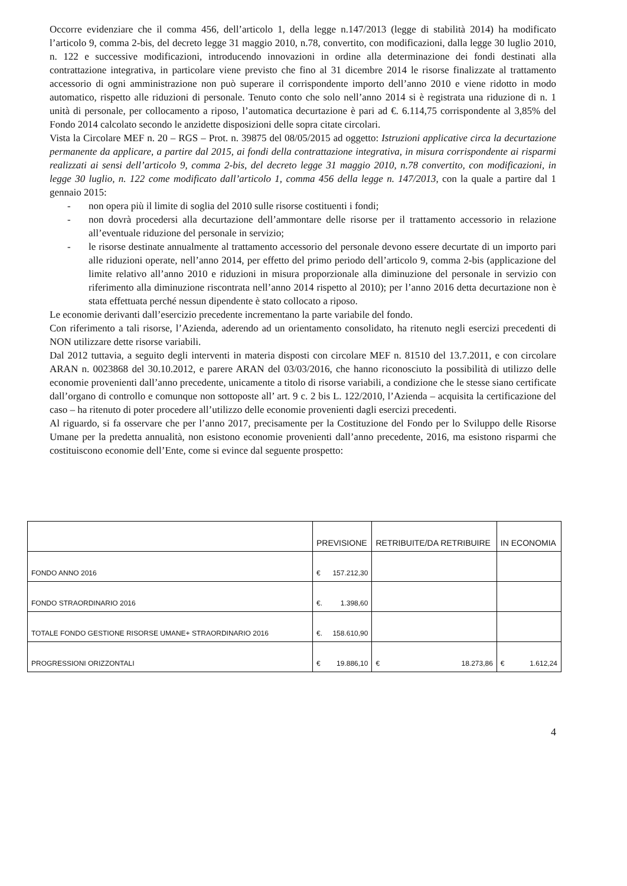Occorre evidenziare che il comma 456, dell’articolo 1, della legge n.147/2013 (legge di stabilità 2014) ha modificato l’articolo 9, comma 2-bis, del decreto legge 31 maggio 2010, n.78, convertito, con modificazioni, dalla legge 30 luglio 2010, n. 122 e successive modificazioni, introducendo innovazioni in ordine alla determinazione dei fondi destinati alla contrattazione integrativa, in particolare viene previsto che fino al 31 dicembre 2014 le risorse finalizzate al trattamento accessorio di ogni amministrazione non può superare il corrispondente importo dell’anno 2010 e viene ridotto in modo automatico, rispetto alle riduzioni di personale. Tenuto conto che solo nell’anno 2014 si è registrata una riduzione di n. 1 unità di personale, per collocamento a riposo, l’automatica decurtazione è pari ad €. 6.114,75 corrispondente al 3,85% del Fondo 2014 calcolato secondo le anzidette disposizioni delle sopra citate circolari.
Vista la Circolare MEF n. 20 – RGS – Prot. n. 39875 del 08/05/2015 ad oggetto: Istruzioni applicative circa la decurtazione permanente da applicare, a partire dal 2015, ai fondi della contrattazione integrativa, in misura corrispondente ai risparmi realizzati ai sensi dell’articolo 9, comma 2-bis, del decreto legge 31 maggio 2010, n.78 convertito, con modificazioni, in legge 30 luglio, n. 122 come modificato dall’articolo 1, comma 456 della legge n. 147/2013, con la quale a partire dal 1 gennaio 2015:
- non opera più il limite di soglia del 2010 sulle risorse costituenti i fondi;
- non dovrà procedersi alla decurtazione dell’ammontare delle risorse per il trattamento accessorio in relazione all’eventuale riduzione del personale in servizio;
- le risorse destinate annualmente al trattamento accessorio del personale devono essere decurtate di un importo pari alle riduzioni operate, nell’anno 2014, per effetto del primo periodo dell’articolo 9, comma 2-bis (applicazione del limite relativo all’anno 2010 e riduzioni in misura proporzionale alla diminuzione del personale in servizio con riferimento alla diminuzione riscontrata nell’anno 2014 rispetto al 2010); per l’anno 2016 detta decurtazione non è stata effettuata perché nessun dipendente è stato collocato a riposo.
Le economie derivanti dall’esercizio precedente incrementano la parte variabile del fondo.
Con riferimento a tali risorse, l’Azienda, aderendo ad un orientamento consolidato, ha ritenuto negli esercizi precedenti di NON utilizzare dette risorse variabili.
Dal 2012 tuttavia, a seguito degli interventi in materia disposti con circolare MEF n. 81510 del 13.7.2011, e con circolare ARAN n. 0023868 del 30.10.2012, e parere ARAN del 03/03/2016, che hanno riconosciuto la possibilità di utilizzo delle economie provenienti dall’anno precedente, unicamente a titolo di risorse variabili, a condizione che le stesse siano certificate dall’organo di controllo e comunque non sottoposte all’ art. 9 c. 2 bis L. 122/2010, l’Azienda – acquisita la certificazione del caso – ha ritenuto di poter procedere all’utilizzo delle economie provenienti dagli esercizi precedenti.
Al riguardo, si fa osservare che per l’anno 2017, precisamente per la Costituzione del Fondo per lo Sviluppo delle Risorse Umane per la predetta annualità, non esistono economie provenienti dall’anno precedente, 2016, ma esistono risparmi che costituiscono economie dell’Ente, come si evince dal seguente prospetto:
| | PREVISIONE | RETRIBUITE/DA RETRIBUIRE | IN ECONOMIA |
| --- | --- | --- | --- |
| FONDO ANNO 2016 | € 157.212,30 | | |
| FONDO STRAORDINARIO 2016 | €. 1.398,60 | | |
| TOTALE FONDO GESTIONE RISORSE UMANE+ STRAORDINARIO 2016 | €. 158.610,90 | | |
| PROGRESSIONI ORIZZONTALI | € 19.886,10 | € 18.273,86 | € 1.612,24 |
4